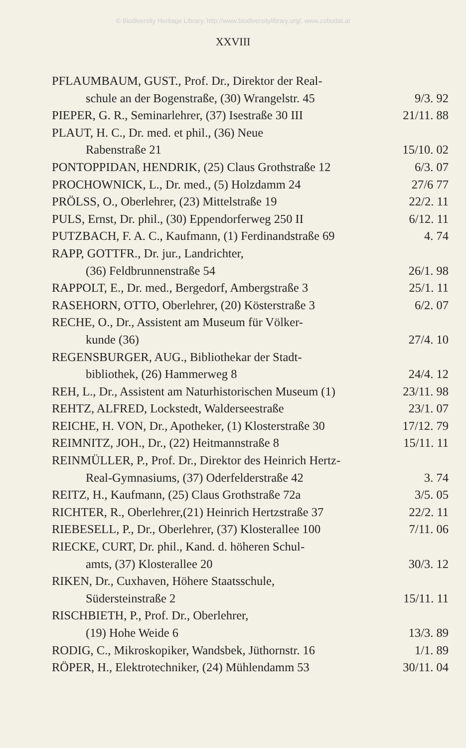© Biodiversity Heritage Library, http://www.biodiversitylibrary.org/; www.zobodat.at
XXVIII
PFLAUMBAUM, GUST., Prof. Dr., Direktor der Real-
schule an der Bogenstraße, (30) Wrangelstr. 45 9/3. 92
PIEPER, G. R., Seminarlehrer, (37) Isestraße 30 III 21/11. 88
PLAUT, H. C., Dr. med. et phil., (36) Neue
Rabenstraße 21 15/10. 02
PONTOPPIDAN, HENDRIK, (25) Claus Grothstraße 12 6/3. 07
PROCHOWNICK, L., Dr. med., (5) Holzdamm 24 27/6 77
PRÖLSS, O., Oberlehrer, (23) Mittelstraße 19 22/2. 11
PULS, Ernst, Dr. phil., (30) Eppendorferweg 250 II 6/12. 11
PUTZBACH, F. A. C., Kaufmann, (1) Ferdinandstraße 69 4. 74
RAPP, GOTTFR., Dr. jur., Landrichter,
(36) Feldbrunnenstraße 54 26/1. 98
RAPPOLT, E., Dr. med., Bergedorf, Ambergstraße 3 25/1. 11
RASEHORN, OTTO, Oberlehrer, (20) Kösterstraße 3 6/2. 07
RECHE, O., Dr., Assistent am Museum für Völker-
kunde (36) 27/4. 10
REGENSBURGER, AUG., Bibliothekar der Stadt-
bibliothek, (26) Hammerweg 8 24/4. 12
REH, L., Dr., Assistent am Naturhistorischen Museum (1) 23/11. 98
REHTZ, ALFRED, Lockstedt, Walderseestraße 23/1. 07
REICHE, H. VON, Dr., Apotheker, (1) Klosterstraße 30 17/12. 79
REIMNITZ, JOH., Dr., (22) Heitmannstraße 8 15/11. 11
REINMÜLLER, P., Prof. Dr., Direktor des Heinrich Hertz-
Real-Gymnasiums, (37) Oderfelderstraße 42 3. 74
REITZ, H., Kaufmann, (25) Claus Grothstraße 72a 3/5. 05
RICHTER, R., Oberlehrer,(21) Heinrich Hertzstraße 37 22/2. 11
RIEBESELL, P., Dr., Oberlehrer, (37) Klosterallee 100 7/11. 06
RIECKE, CURT, Dr. phil., Kand. d. höheren Schul-
amts, (37) Klosterallee 20 30/3. 12
RIKEN, Dr., Cuxhaven, Höhere Staatsschule,
Südersteinstraße 2 15/11. 11
RISCHBIETH, P., Prof. Dr., Oberlehrer,
(19) Hohe Weide 6 13/3. 89
RODIG, C., Mikroskopiker, Wandsbek, Jüthornstr. 16 1/1. 89
RÖPER, H., Elektrotechniker, (24) Mühlendamm 53 30/11. 04